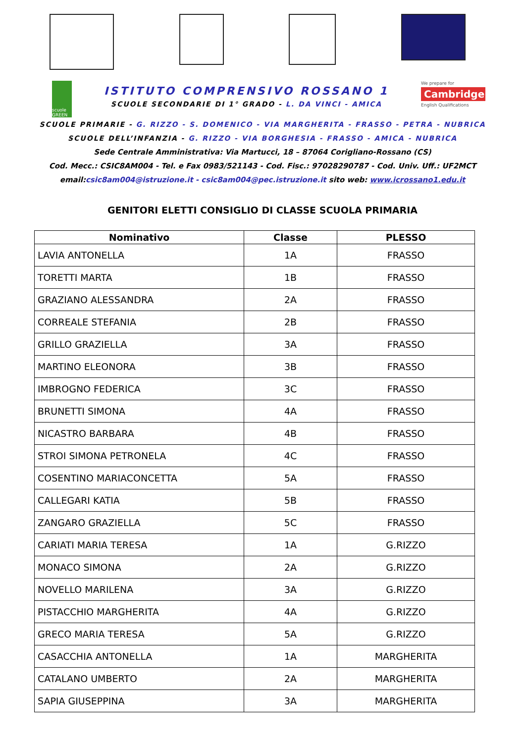scuole GREEN
ISTITUTO COMPRENSIVO ROSSANO 1
SCUOLE SECONDARIE DI 1° GRADO - L. DA VINCI - AMICA
We prepare for
Cambridge
English Qualifications
SCUOLE PRIMARIE - G. RIZZO - S. DOMENICO - VIA MARGHERITA - FRASSO - PETRA - NUBRICA
SCUOLE DELL’INFANZIA - G. RIZZO - VIA BORGHESIA - FRASSO - AMICA - NUBRICA
Sede Centrale Amministrativa: Via Martucci, 18 – 87064 Corigliano-Rossano (CS)
Cod. Mecc.: CSIC8AM004 - Tel. e Fax 0983/521143 - Cod. Fisc.: 97028290787 - Cod. Univ. Uff.: UF2MCT
email:csic8am004@istruzione.it - csic8am004@pec.istruzione.it sito web: www.icrossano1.edu.it
GENITORI ELETTI CONSIGLIO DI CLASSE SCUOLA PRIMARIA
| Nominativo | Classe | PLESSO |
| --- | --- | --- |
| LAVIA ANTONELLA | 1A | FRASSO |
| TORETTI MARTA | 1B | FRASSO |
| GRAZIANO ALESSANDRA | 2A | FRASSO |
| CORREALE STEFANIA | 2B | FRASSO |
| GRILLO GRAZIELLA | 3A | FRASSO |
| MARTINO ELEONORA | 3B | FRASSO |
| IMBROGNO FEDERICA | 3C | FRASSO |
| BRUNETTI SIMONA | 4A | FRASSO |
| NICASTRO BARBARA | 4B | FRASSO |
| STROI SIMONA PETRONELA | 4C | FRASSO |
| COSENTINO MARIACONCETTA | 5A | FRASSO |
| CALLEGARI KATIA | 5B | FRASSO |
| ZANGARO GRAZIELLA | 5C | FRASSO |
| CARIATI MARIA TERESA | 1A | G.RIZZO |
| MONACO SIMONA | 2A | G.RIZZO |
| NOVELLO MARILENA | 3A | G.RIZZO |
| PISTACCHIO MARGHERITA | 4A | G.RIZZO |
| GRECO MARIA TERESA | 5A | G.RIZZO |
| CASACCHIA ANTONELLA | 1A | MARGHERITA |
| CATALANO UMBERTO | 2A | MARGHERITA |
| SAPIA GIUSEPPINA | 3A | MARGHERITA |